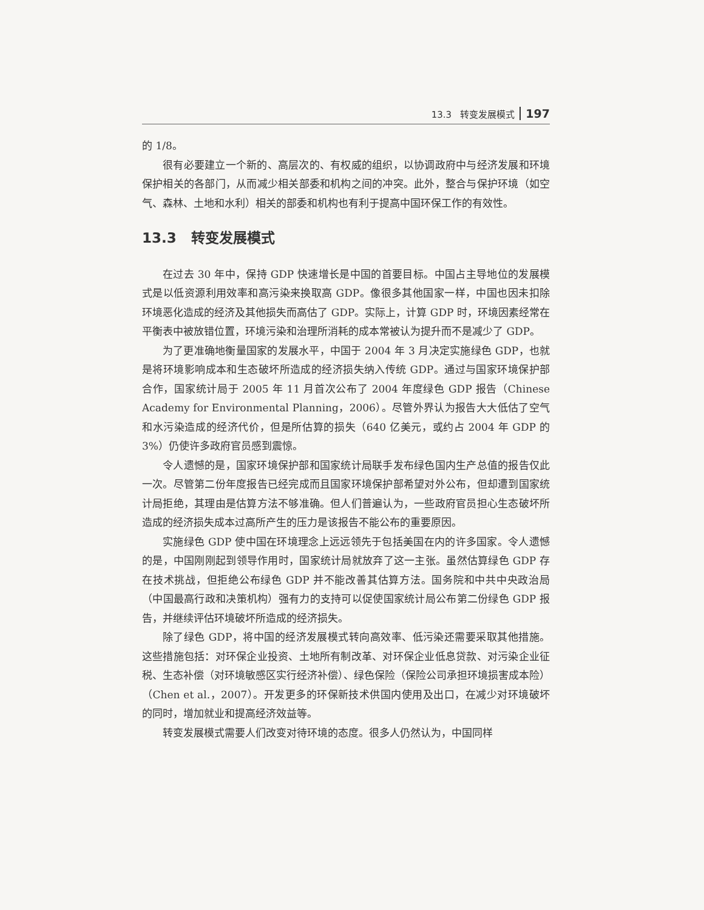13.3 转变发展模式 197
的 1/8。
很有必要建立一个新的、高层次的、有权威的组织，以协调政府中与经济发展和环境保护相关的各部门，从而减少相关部委和机构之间的冲突。此外，整合与保护环境（如空气、森林、土地和水利）相关的部委和机构也有利于提高中国环保工作的有效性。
13.3 转变发展模式
在过去 30 年中，保持 GDP 快速增长是中国的首要目标。中国占主导地位的发展模式是以低资源利用效率和高污染来换取高 GDP。像很多其他国家一样，中国也因未扣除环境恶化造成的经济及其他损失而高估了 GDP。实际上，计算 GDP 时，环境因素经常在平衡表中被放错位置，环境污染和治理所消耗的成本常被认为提升而不是减少了 GDP。
为了更准确地衡量国家的发展水平，中国于 2004 年 3 月决定实施绿色 GDP，也就是将环境影响成本和生态破坏所造成的经济损失纳入传统 GDP。通过与国家环境保护部合作，国家统计局于 2005 年 11 月首次公布了 2004 年度绿色 GDP 报告（Chinese Academy for Environmental Planning，2006）。尽管外界认为报告大大低估了空气和水污染造成的经济代价，但是所估算的损失（640 亿美元，或约占 2004 年 GDP 的 3%）仍使许多政府官员感到震惊。
令人遗憾的是，国家环境保护部和国家统计局联手发布绿色国内生产总值的报告仅此一次。尽管第二份年度报告已经完成而且国家环境保护部希望对外公布，但却遭到国家统计局拒绝，其理由是估算方法不够准确。但人们普遍认为，一些政府官员担心生态破坏所造成的经济损失成本过高所产生的压力是该报告不能公布的重要原因。
实施绿色 GDP 使中国在环境理念上远远领先于包括美国在内的许多国家。令人遗憾的是，中国刚刚起到领导作用时，国家统计局就放弃了这一主张。虽然估算绿色 GDP 存在技术挑战，但拒绝公布绿色 GDP 并不能改善其估算方法。国务院和中共中央政治局（中国最高行政和决策机构）强有力的支持可以促使国家统计局公布第二份绿色 GDP 报告，并继续评估环境破坏所造成的经济损失。
除了绿色 GDP，将中国的经济发展模式转向高效率、低污染还需要采取其他措施。这些措施包括：对环保企业投资、土地所有制改革、对环保企业低息贷款、对污染企业征税、生态补偿（对环境敏感区实行经济补偿）、绿色保险（保险公司承担环境损害成本险）（Chen et al.，2007）。开发更多的环保新技术供国内使用及出口，在减少对环境破坏的同时，增加就业和提高经济效益等。
转变发展模式需要人们改变对待环境的态度。很多人仍然认为，中国同样